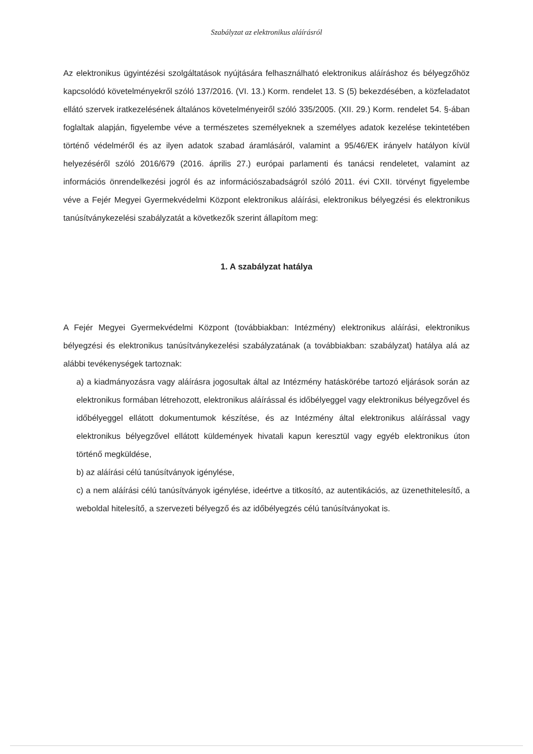Szabályzat az elektronikus aláírásról
Az elektronikus ügyintézési szolgáltatások nyújtására felhasználható elektronikus aláíráshoz és bélyegzőhöz kapcsolódó követelményekről szóló 137/2016. (VI. 13.) Korm. rendelet 13. S (5) bekezdésében, a közfeladatot ellátó szervek iratkezelésének általános követelményeiről szóló 335/2005. (XII. 29.) Korm. rendelet 54. §-ában foglaltak alapján, figyelembe véve a természetes személyeknek a személyes adatok kezelése tekintetében történő védelméről és az ilyen adatok szabad áramlásáról, valamint a 95/46/EK irányelv hatályon kívül helyezéséről szóló 2016/679 (2016. április 27.) európai parlamenti és tanácsi rendeletet, valamint az információs önrendelkezési jogról és az információszabadságról szóló 2011. évi CXII. törvényt figyelembe véve a Fejér Megyei Gyermekvédelmi Központ elektronikus aláírási, elektronikus bélyegzési és elektronikus tanúsítványkezelési szabályzatát a következők szerint állapítom meg:
1. A szabályzat hatálya
A Fejér Megyei Gyermekvédelmi Központ (továbbiakban: Intézmény) elektronikus aláírási, elektronikus bélyegzési és elektronikus tanúsítványkezelési szabályzatának (a továbbiakban: szabályzat) hatálya alá az alábbi tevékenységek tartoznak:
a) a kiadmányozásra vagy aláírásra jogosultak által az Intézmény hatáskörébe tartozó eljárások során az elektronikus formában létrehozott, elektronikus aláírással és időbélyeggel vagy elektronikus bélyegzővel és időbélyeggel ellátott dokumentumok készítése, és az Intézmény által elektronikus aláírással vagy elektronikus bélyegzővel ellátott küldemények hivatali kapun keresztül vagy egyéb elektronikus úton történő megküldése,
b) az aláírási célú tanúsítványok igénylése,
c) a nem aláírási célú tanúsítványok igénylése, ideértve a titkosító, az autentikációs, az üzenethitelesítő, a weboldal hitelesítő, a szervezeti bélyegző és az időbélyegzés célú tanúsítványokat is.